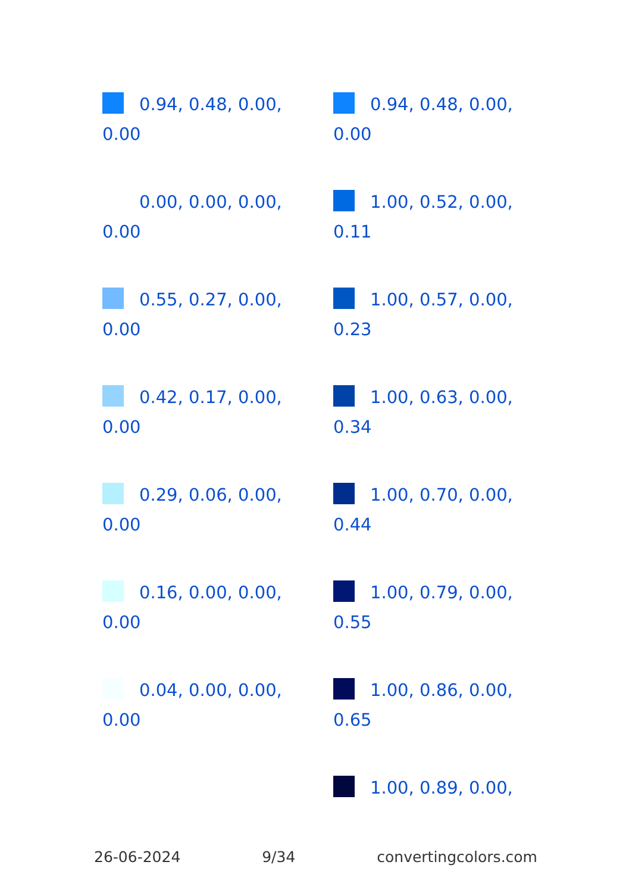0.94, 0.48, 0.00, 0.00
0.94, 0.48, 0.00, 0.00
0.00, 0.00, 0.00, 0.00
1.00, 0.52, 0.00, 0.11
0.55, 0.27, 0.00, 0.00
1.00, 0.57, 0.00, 0.23
0.42, 0.17, 0.00, 0.00
1.00, 0.63, 0.00, 0.34
0.29, 0.06, 0.00, 0.00
1.00, 0.70, 0.00, 0.44
0.16, 0.00, 0.00, 0.00
1.00, 0.79, 0.00, 0.55
0.04, 0.00, 0.00, 0.00
1.00, 0.86, 0.00, 0.65
1.00, 0.89, 0.00,
26-06-2024 9/34 convertingcolors.com